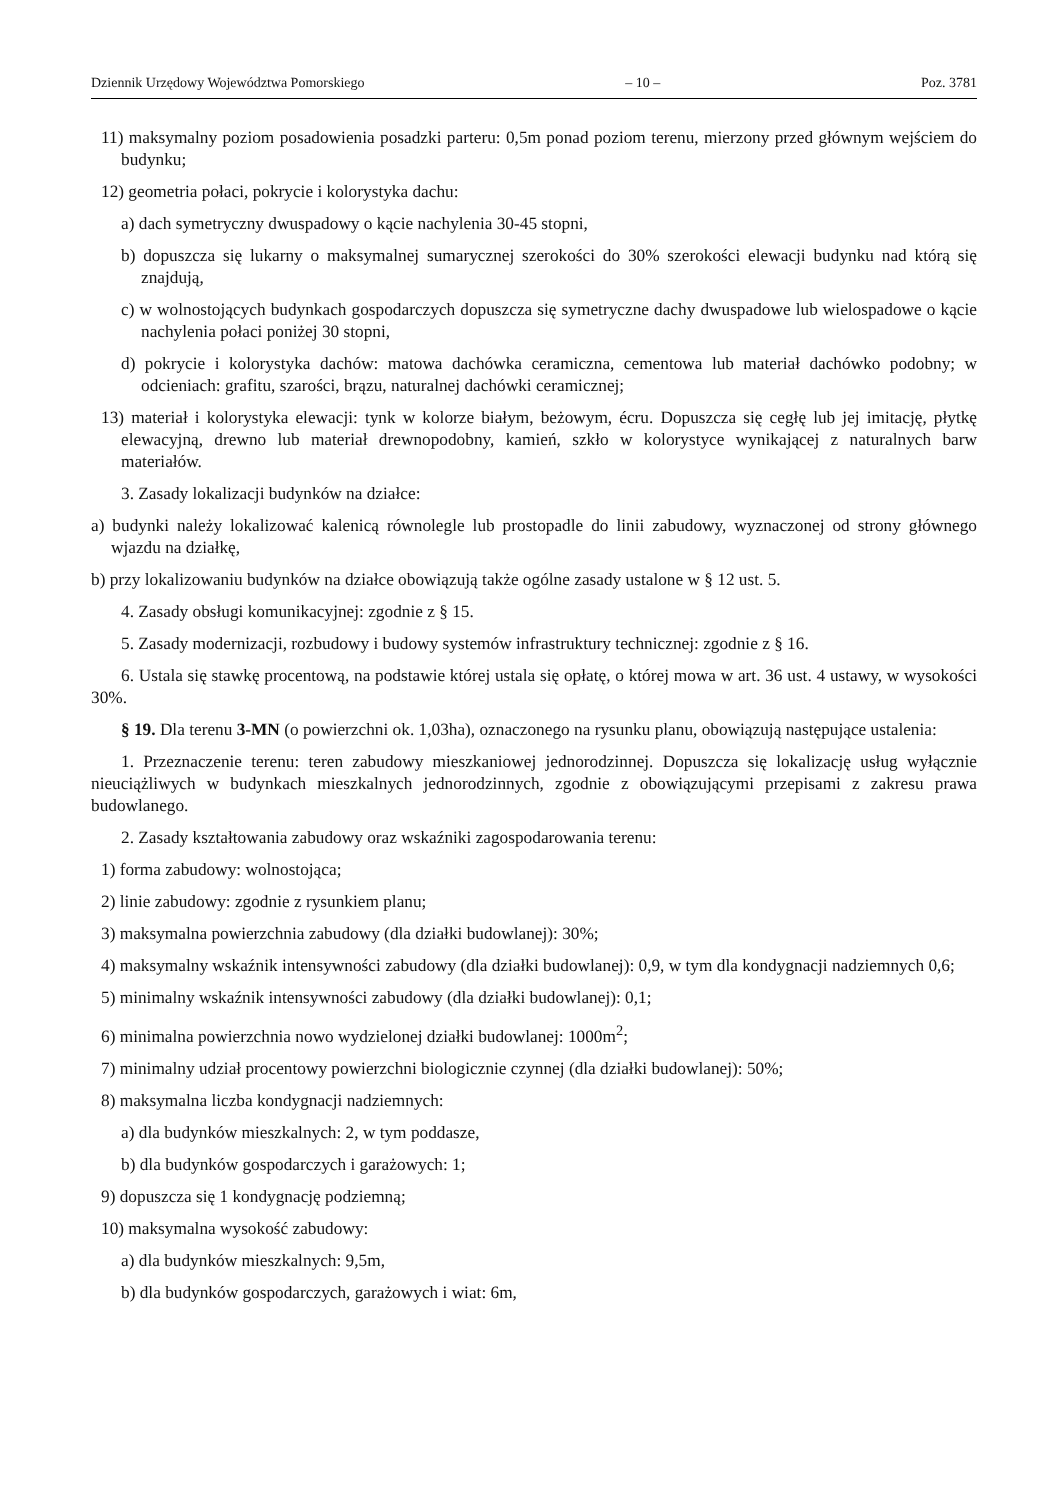Dziennik Urzędowy Województwa Pomorskiego – 10 – Poz. 3781
11) maksymalny poziom posadowienia posadzki parteru: 0,5m ponad poziom terenu, mierzony przed głównym wejściem do budynku;
12) geometria połaci, pokrycie i kolorystyka dachu:
a) dach symetryczny dwuspadowy o kącie nachylenia 30-45 stopni,
b) dopuszcza się lukarny o maksymalnej sumarycznej szerokości do 30% szerokości elewacji budynku nad którą się znajdują,
c) w wolnostojących budynkach gospodarczych dopuszcza się symetryczne dachy dwuspadowe lub wielospadowe o kącie nachylenia połaci poniżej 30 stopni,
d) pokrycie i kolorystyka dachów: matowa dachówka ceramiczna, cementowa lub materiał dachówko podobny; w odcieniach: grafitu, szarości, brązu, naturalnej dachówki ceramicznej;
13) materiał i kolorystyka elewacji: tynk w kolorze białym, beżowym, écru. Dopuszcza się cegłę lub jej imitację, płytkę elewacyjną, drewno lub materiał drewnopodobny, kamień, szkło w kolorystyce wynikającej z naturalnych barw materiałów.
3. Zasady lokalizacji budynków na działce:
a) budynki należy lokalizować kalenicą równolegle lub prostopadle do linii zabudowy, wyznaczonej od strony głównego wjazdu na działkę,
b) przy lokalizowaniu budynków na działce obowiązują także ogólne zasady ustalone w § 12 ust. 5.
4. Zasady obsługi komunikacyjnej: zgodnie z § 15.
5. Zasady modernizacji, rozbudowy i budowy systemów infrastruktury technicznej: zgodnie z § 16.
6. Ustala się stawkę procentową, na podstawie której ustala się opłatę, o której mowa w art. 36 ust. 4 ustawy, w wysokości 30%.
§ 19. Dla terenu 3-MN (o powierzchni ok. 1,03ha), oznaczonego na rysunku planu, obowiązują następujące ustalenia:
1. Przeznaczenie terenu: teren zabudowy mieszkaniowej jednorodzinnej. Dopuszcza się lokalizację usług wyłącznie nieuciążliwych w budynkach mieszkalnych jednorodzinnych, zgodnie z obowiązującymi przepisami z zakresu prawa budowlanego.
2. Zasady kształtowania zabudowy oraz wskaźniki zagospodarowania terenu:
1) forma zabudowy: wolnostojąca;
2) linie zabudowy: zgodnie z rysunkiem planu;
3) maksymalna powierzchnia zabudowy (dla działki budowlanej): 30%;
4) maksymalny wskaźnik intensywności zabudowy (dla działki budowlanej): 0,9, w tym dla kondygnacji nadziemnych 0,6;
5) minimalny wskaźnik intensywności zabudowy (dla działki budowlanej): 0,1;
6) minimalna powierzchnia nowo wydzielonej działki budowlanej: 1000m<sup>2</sup>;
7) minimalny udział procentowy powierzchni biologicznie czynnej (dla działki budowlanej): 50%;
8) maksymalna liczba kondygnacji nadziemnych:
a) dla budynków mieszkalnych: 2, w tym poddasze,
b) dla budynków gospodarczych i garażowych: 1;
9) dopuszcza się 1 kondygnację podziemną;
10) maksymalna wysokość zabudowy:
a) dla budynków mieszkalnych: 9,5m,
b) dla budynków gospodarczych, garażowych i wiat: 6m,